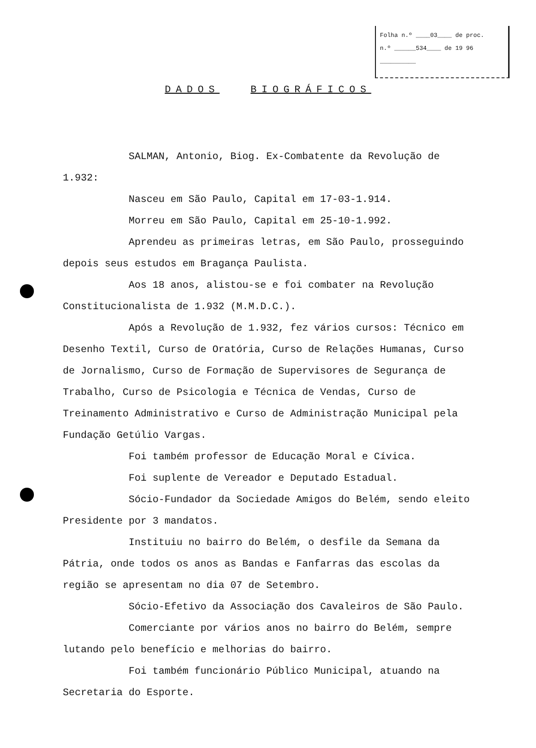Folha n.º ____03____ de proc.
n.º ______534____ de 19 96
__________
DADOS BIOGRÁFICOS
SALMAN, Antonio, Biog. Ex-Combatente da Revolução de
1.932:
Nasceu em São Paulo, Capital em 17-03-1.914.
Morreu em São Paulo, Capital em 25-10-1.992.
Aprendeu as primeiras letras, em São Paulo, prosseguindo depois seus estudos em Bragança Paulista.
Aos 18 anos, alistou-se e foi combater na Revolução Constitucionalista de 1.932 (M.M.D.C.).
Após a Revolução de 1.932, fez vários cursos: Técnico em Desenho Textil, Curso de Oratória, Curso de Relações Humanas, Curso de Jornalismo, Curso de Formação de Supervisores de Segurança de Trabalho, Curso de Psicologia e Técnica de Vendas, Curso de Treinamento Administrativo e Curso de Administração Municipal pela Fundação Getúlio Vargas.
Foi também professor de Educação Moral e Cívica.
Foi suplente de Vereador e Deputado Estadual.
Sócio-Fundador da Sociedade Amigos do Belém, sendo eleito Presidente por 3 mandatos.
Instituiu no bairro do Belém, o desfile da Semana da Pátria, onde todos os anos as Bandas e Fanfarras das escolas da região se apresentam no dia 07 de Setembro.
Sócio-Efetivo da Associação dos Cavaleiros de São Paulo.
Comerciante por vários anos no bairro do Belém, sempre lutando pelo benefício e melhorias do bairro.
Foi também funcionário Público Municipal, atuando na Secretaria do Esporte.